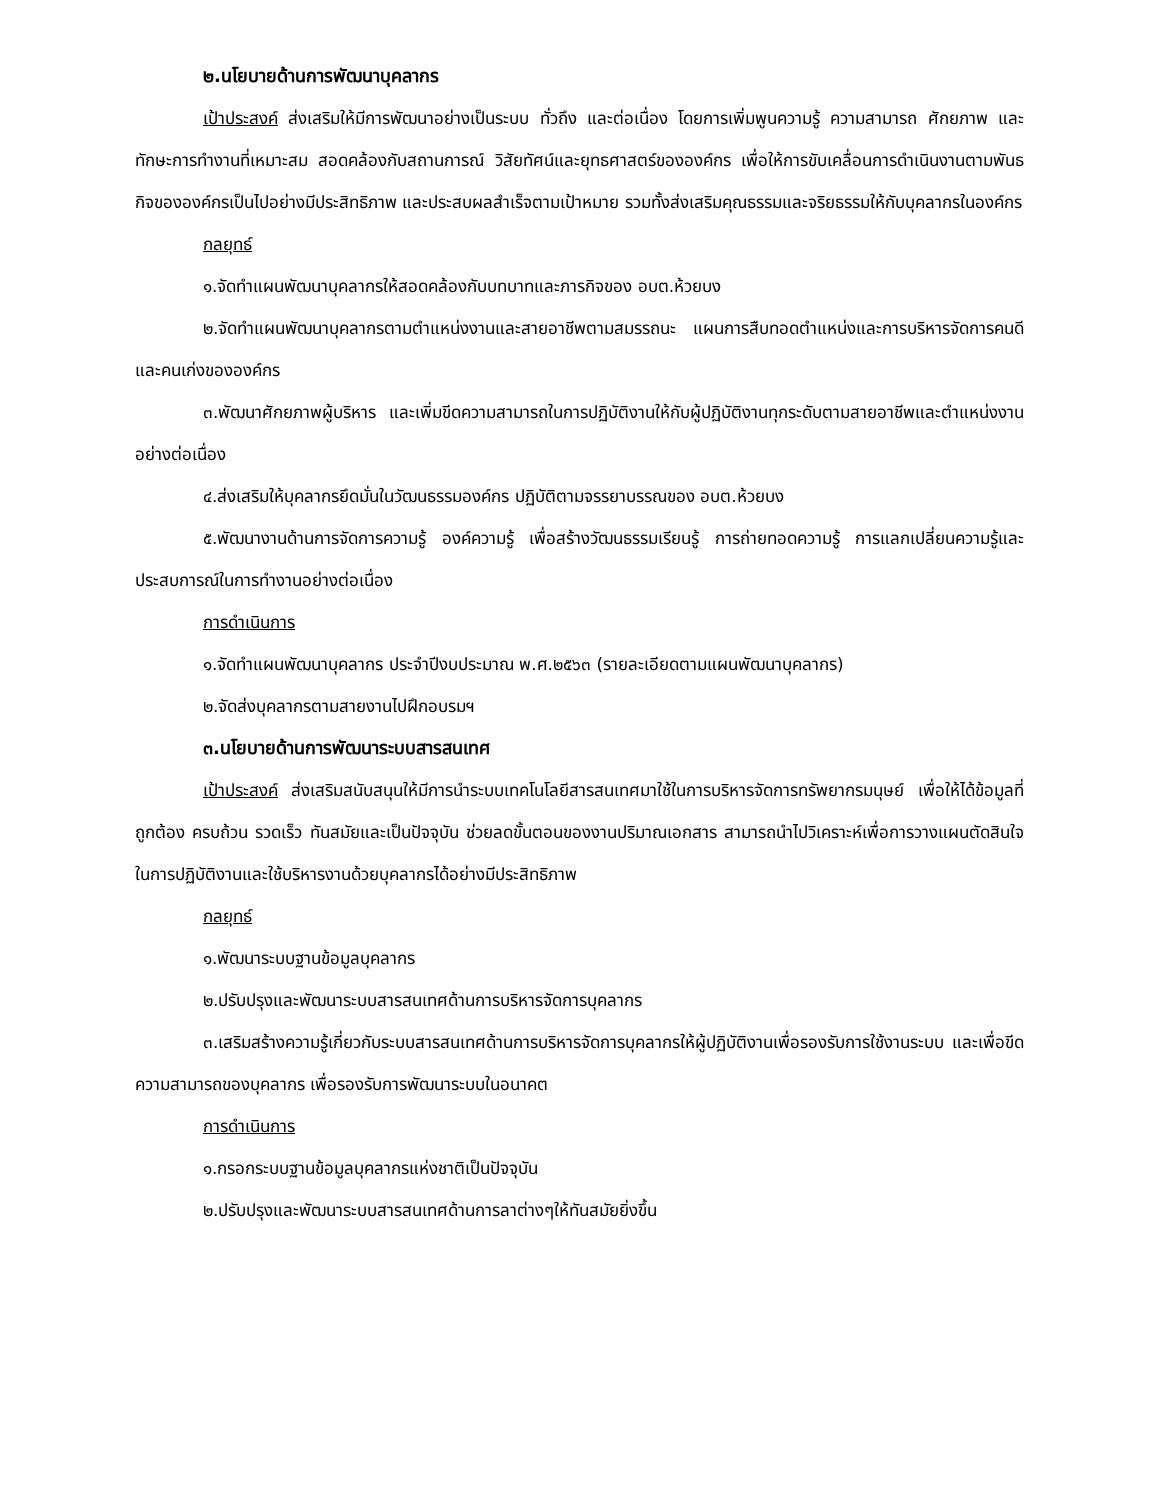๒.นโยบายด้านการพัฒนาบุคลากร
เป้าประสงค์ ส่งเสริมให้มีการพัฒนาอย่างเป็นระบบ ทั่วถึง และต่อเนื่อง โดยการเพิ่มพูนความรู้ ความสามารถ ศักยภาพ และทักษะการทำงานที่เหมาะสม สอดคล้องกับสถานการณ์ วิสัยทัศน์และยุทธศาสตร์ขององค์กร เพื่อให้การขับเคลื่อนการดำเนินงานตามพันธกิจขององค์กรเป็นไปอย่างมีประสิทธิภาพ และประสบผลสำเร็จตามเป้าหมาย รวมทั้งส่งเสริมคุณธรรมและจริยธรรมให้กับบุคลากรในองค์กร
กลยุทธ์
๑.จัดทำแผนพัฒนาบุคลากรให้สอดคล้องกับบทบาทและภารกิจของ อบต.ห้วยบง
๒.จัดทำแผนพัฒนาบุคลากรตามตำแหน่งงานและสายอาชีพตามสมรรถนะ แผนการสืบทอดตำแหน่งและการบริหารจัดการคนดีและคนเก่งขององค์กร
๓.พัฒนาศักยภาพผู้บริหาร และเพิ่มขีดความสามารถในการปฏิบัติงานให้กับผู้ปฏิบัติงานทุกระดับตามสายอาชีพและตำแหน่งงานอย่างต่อเนื่อง
๔.ส่งเสริมให้บุคลากรยึดมั่นในวัฒนธรรมองค์กร ปฏิบัติตามจรรยาบรรณของ อบต.ห้วยบง
๕.พัฒนางานด้านการจัดการความรู้ องค์ความรู้ เพื่อสร้างวัฒนธรรมเรียนรู้ การถ่ายทอดความรู้ การแลกเปลี่ยนความรู้และประสบการณ์ในการทำงานอย่างต่อเนื่อง
การดำเนินการ
๑.จัดทำแผนพัฒนาบุคลากร ประจำปีงบประมาณ พ.ศ.๒๕๖๓ (รายละเอียดตามแผนพัฒนาบุคลากร)
๒.จัดส่งบุคลากรตามสายงานไปฝึกอบรมฯ
๓.นโยบายด้านการพัฒนาระบบสารสนเทศ
เป้าประสงค์ ส่งเสริมสนับสนุนให้มีการนำระบบเทคโนโลยีสารสนเทศมาใช้ในการบริหารจัดการทรัพยากรมนุษย์ เพื่อให้ได้ข้อมูลที่ถูกต้อง ครบถ้วน รวดเร็ว ทันสมัยและเป็นปัจจุบัน ช่วยลดขั้นตอนของงานปริมาณเอกสาร สามารถนำไปวิเคราะห์เพื่อการวางแผนตัดสินใจในการปฏิบัติงานและใช้บริหารงานด้วยบุคลากรได้อย่างมีประสิทธิภาพ
กลยุทธ์
๑.พัฒนาระบบฐานข้อมูลบุคลากร
๒.ปรับปรุงและพัฒนาระบบสารสนเทศด้านการบริหารจัดการบุคลากร
๓.เสริมสร้างความรู้เกี่ยวกับระบบสารสนเทศด้านการบริหารจัดการบุคลากรให้ผู้ปฏิบัติงานเพื่อรองรับการใช้งานระบบ และเพื่อขีดความสามารถของบุคลากร เพื่อรองรับการพัฒนาระบบในอนาคต
การดำเนินการ
๑.กรอกระบบฐานข้อมูลบุคลากรแห่งชาติเป็นปัจจุบัน
๒.ปรับปรุงและพัฒนาระบบสารสนเทศด้านการลาต่างๆให้ทันสมัยยิ่งขึ้น